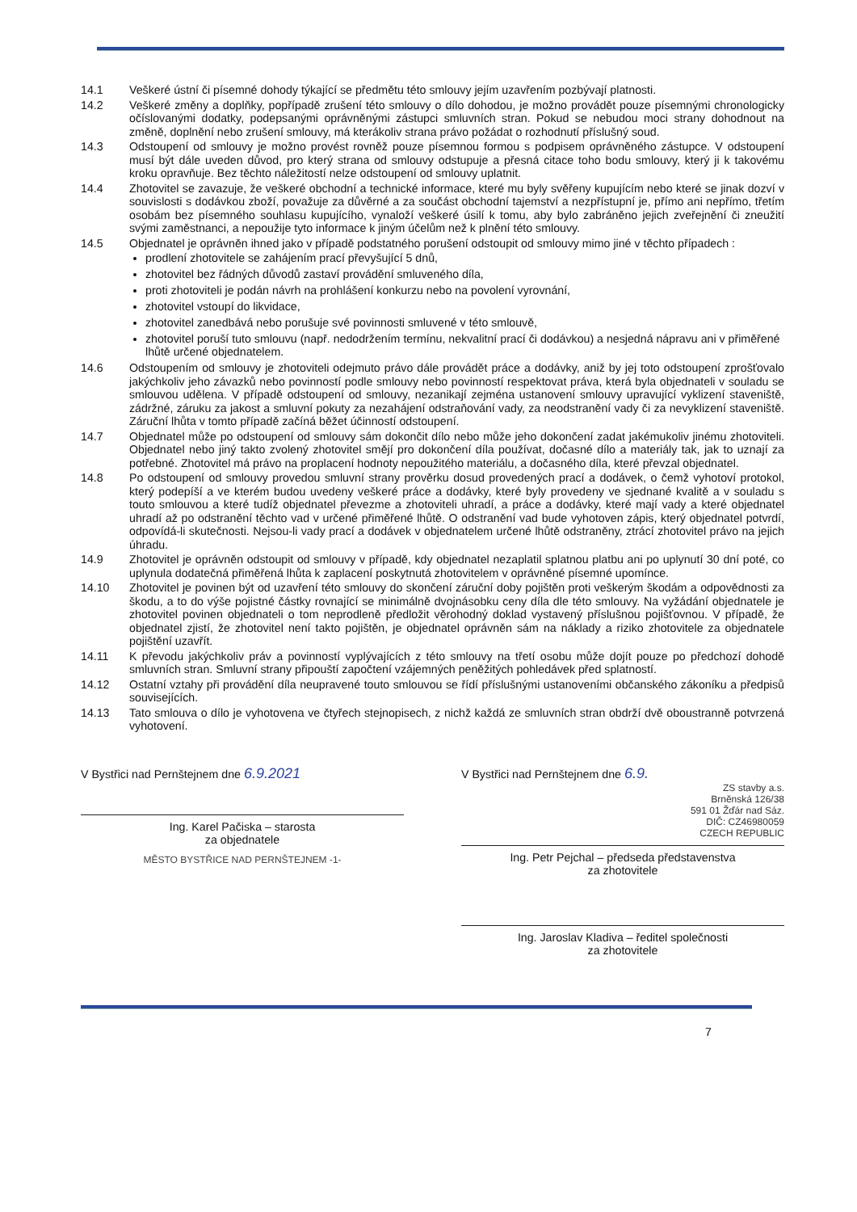14.1 Veškeré ústní či písemné dohody týkající se předmětu této smlouvy jejím uzavřením pozbývají platnosti.
14.2 Veškeré změny a doplňky, popřípadě zrušení této smlouvy o dílo dohodou, je možno provádět pouze písemnými chronologicky očíslovanými dodatky, podepsanými oprávněnými zástupci smluvních stran. Pokud se nebudou moci strany dohodnout na změně, doplnění nebo zrušení smlouvy, má kterákoliv strana právo požádat o rozhodnutí příslušný soud.
14.3 Odstoupení od smlouvy je možno provést rovněž pouze písemnou formou s podpisem oprávněného zástupce. V odstoupení musí být dále uveden důvod, pro který strana od smlouvy odstupuje a přesná citace toho bodu smlouvy, který ji k takovému kroku opravňuje. Bez těchto náležitostí nelze odstoupení od smlouvy uplatnit.
14.4 Zhotovitel se zavazuje, že veškeré obchodní a technické informace, které mu byly svěřeny kupujícím nebo které se jinak dozví v souvislosti s dodávkou zboží, považuje za důvěrné a za součást obchodní tajemství a nezpřístupní je, přímo ani nepřímo, třetím osobám bez písemného souhlasu kupujícího, vynaloží veškeré úsilí k tomu, aby bylo zabráněno jejich zveřejnění či zneužití svými zaměstnanci, a nepoužije tyto informace k jiným účelům než k plnění této smlouvy.
14.5 Objednatel je oprávněn ihned jako v případě podstatného porušení odstoupit od smlouvy mimo jiné v těchto případech :
prodlení zhotovitele se zahájením prací převyšující 5 dnů,
zhotovitel bez řádných důvodů zastaví provádění smluveného díla,
proti zhotoviteli je podán návrh na prohlášení konkurzu nebo na povolení vyrovnání,
zhotovitel vstoupí do likvidace,
zhotovitel zanedbává nebo porušuje své povinnosti smluvené v této smlouvě,
zhotovitel poruší tuto smlouvu (např. nedodržením termínu, nekvalitní prací či dodávkou) a nesjedná nápravu ani v přiměřené lhůtě určené objednatelem.
14.6 Odstoupením od smlouvy je zhotoviteli odejmuto právo dále provádět práce a dodávky, aniž by jej toto odstoupení zprošťovalo jakýchkoliv jeho závazků nebo povinností podle smlouvy nebo povinností respektovat práva, která byla objednateli v souladu se smlouvou udělena. V případě odstoupení od smlouvy, nezanikají zejména ustanovení smlouvy upravující vyklizení staveniště, zádržné, záruku za jakost a smluvní pokuty za nezahájení odstraňování vady, za neodstranění vady či za nevyklizení staveniště. Záruční lhůta v tomto případě začíná běžet účinností odstoupení.
14.7 Objednatel může po odstoupení od smlouvy sám dokončit dílo nebo může jeho dokončení zadat jakémukoliv jinému zhotoviteli. Objednatel nebo jiný takto zvolený zhotovitel smějí pro dokončení díla používat, dočasné dílo a materiály tak, jak to uznají za potřebné. Zhotovitel má právo na proplacení hodnoty nepoužitého materiálu, a dočasného díla, které převzal objednatel.
14.8 Po odstoupení od smlouvy provedou smluvní strany prověrku dosud provedených prací a dodávek, o čemž vyhotoví protokol, který podepíší a ve kterém budou uvedeny veškeré práce a dodávky, které byly provedeny ve sjednané kvalitě a v souladu s touto smlouvou a které tudíž objednatel převezme a zhotoviteli uhradí, a práce a dodávky, které mají vady a které objednatel uhradí až po odstranění těchto vad v určené přiměřené lhůtě. O odstranění vad bude vyhotoven zápis, který objednatel potvrdí, odpovídá-li skutečnosti. Nejsou-li vady prací a dodávek v objednatelem určené lhůtě odstraněny, ztrácí zhotovitel právo na jejich úhradu.
14.9 Zhotovitel je oprávněn odstoupit od smlouvy v případě, kdy objednatel nezaplatil splatnou platbu ani po uplynutí 30 dní poté, co uplynula dodatečná přiměřená lhůta k zaplacení poskytnutá zhotovitelem v oprávněné písemné upomínce.
14.10 Zhotovitel je povinen být od uzavření této smlouvy do skončení záruční doby pojištěn proti veškerým škodám a odpovědnosti za škodu, a to do výše pojistné částky rovnající se minimálně dvojnásobku ceny díla dle této smlouvy. Na vyžádání objednatele je zhotovitel povinen objednateli o tom neprodleně předložit věrohodný doklad vystavený příslušnou pojišťovnou. V případě, že objednatel zjistí, že zhotovitel není takto pojištěn, je objednatel oprávněn sám na náklady a riziko zhotovitele za objednatele pojištění uzavřít.
14.11 K převodu jakýchkoliv práv a povinností vyplývajících z této smlouvy na třetí osobu může dojít pouze po předchozí dohodě smluvních stran. Smluvní strany připouští započtení vzájemných peněžitých pohledávek před splatností.
14.12 Ostatní vztahy při provádění díla neupravené touto smlouvou se řídí příslušnými ustanoveními občanského zákoníku a předpisů souvisejících.
14.13 Tato smlouva o dílo je vyhotovena ve čtyřech stejnopisech, z nichž každá ze smluvních stran obdrží dvě oboustranně potvrzená vyhotovení.
V Bystřici nad Pernštejnem dne 6.9.2021
Ing. Karel Pačiska – starosta
za objednatele
MĚSTO BYSTŘICE NAD PERNŠTEJNEM -1-
V Bystřici nad Pernštejnem dne 6.9.
ZS stavby a.s.
Brněnská 126/38
591 01 Žďár nad Sáz.
DIČ: CZ46980059
CZECH REPUBLIC
Ing. Petr Pejchal – předseda představenstva
za zhotovitele
Ing. Jaroslav Kladiva – ředitel společnosti
za zhotovitele
7